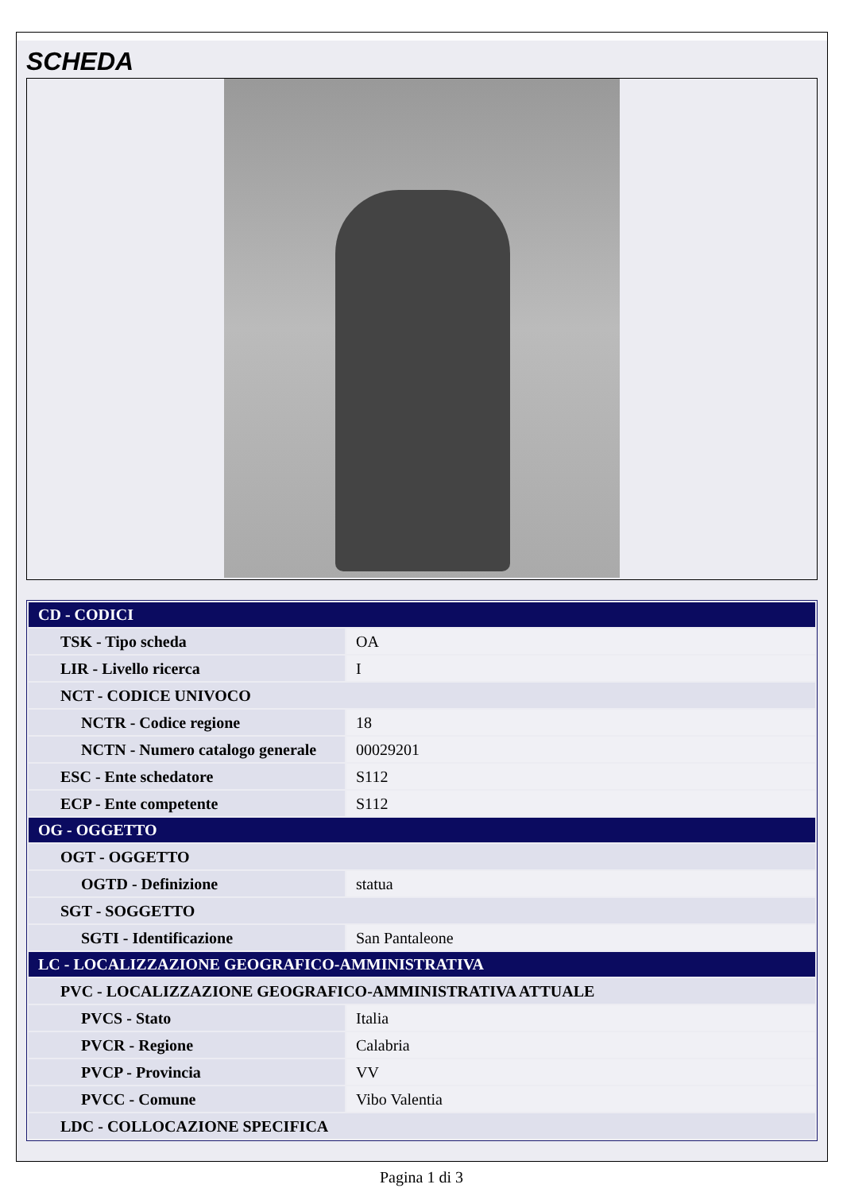SCHEDA
| CD - CODICI | |
| --- | --- |
| TSK - Tipo scheda | OA |
| LIR - Livello ricerca | I |
| NCT - CODICE UNIVOCO | |
| NCTR - Codice regione | 18 |
| NCTN - Numero catalogo generale | 00029201 |
| ESC - Ente schedatore | S112 |
| ECP - Ente competente | S112 |
| OG - OGGETTO | |
| OGT - OGGETTO | |
| OGTD - Definizione | statua |
| SGT - SOGGETTO | |
| SGTI - Identificazione | San Pantaleone |
| LC - LOCALIZZAZIONE GEOGRAFICO-AMMINISTRATIVA | |
| PVC - LOCALIZZAZIONE GEOGRAFICO-AMMINISTRATIVA ATTUALE | |
| PVCS - Stato | Italia |
| PVCR - Regione | Calabria |
| PVCP - Provincia | VV |
| PVCC - Comune | Vibo Valentia |
| LDC - COLLOCAZIONE SPECIFICA | |
Pagina 1 di 3